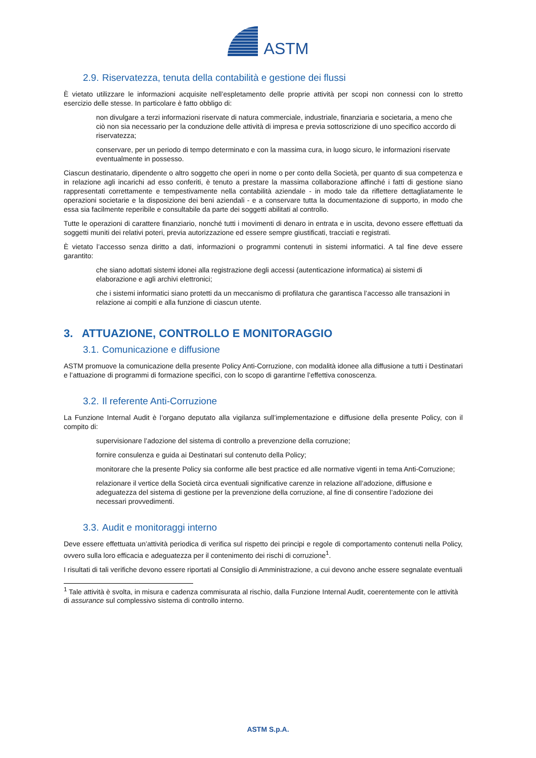ASTM
2.9. Riservatezza, tenuta della contabilità e gestione dei flussi
È vietato utilizzare le informazioni acquisite nell’espletamento delle proprie attività per scopi non connessi con lo stretto esercizio delle stesse. In particolare è fatto obbligo di:
non divulgare a terzi informazioni riservate di natura commerciale, industriale, finanziaria e societaria, a meno che ciò non sia necessario per la conduzione delle attività di impresa e previa sottoscrizione di uno specifico accordo di riservatezza;
conservare, per un periodo di tempo determinato e con la massima cura, in luogo sicuro, le informazioni riservate eventualmente in possesso.
Ciascun destinatario, dipendente o altro soggetto che operi in nome o per conto della Società, per quanto di sua competenza e in relazione agli incarichi ad esso conferiti, è tenuto a prestare la massima collaborazione affinché i fatti di gestione siano rappresentati correttamente e tempestivamente nella contabilità aziendale - in modo tale da riflettere dettagliatamente le operazioni societarie e la disposizione dei beni aziendali - e a conservare tutta la documentazione di supporto, in modo che essa sia facilmente reperibile e consultabile da parte dei soggetti abilitati al controllo.
Tutte le operazioni di carattere finanziario, nonché tutti i movimenti di denaro in entrata e in uscita, devono essere effettuati da soggetti muniti dei relativi poteri, previa autorizzazione ed essere sempre giustificati, tracciati e registrati.
È vietato l’accesso senza diritto a dati, informazioni o programmi contenuti in sistemi informatici. A tal fine deve essere garantito:
che siano adottati sistemi idonei alla registrazione degli accessi (autenticazione informatica) ai sistemi di elaborazione e agli archivi elettronici;
che i sistemi informatici siano protetti da un meccanismo di profilatura che garantisca l’accesso alle transazioni in relazione ai compiti e alla funzione di ciascun utente.
3. ATTUAZIONE, CONTROLLO E MONITORAGGIO
3.1. Comunicazione e diffusione
ASTM promuove la comunicazione della presente Policy Anti-Corruzione, con modalità idonee alla diffusione a tutti i Destinatari e l’attuazione di programmi di formazione specifici, con lo scopo di garantirne l’effettiva conoscenza.
3.2. Il referente Anti-Corruzione
La Funzione Internal Audit è l’organo deputato alla vigilanza sull’implementazione e diffusione della presente Policy, con il compito di:
supervisionare l’adozione del sistema di controllo a prevenzione della corruzione;
fornire consulenza e guida ai Destinatari sul contenuto della Policy;
monitorare che la presente Policy sia conforme alle best practice ed alle normative vigenti in tema Anti-Corruzione;
relazionare il vertice della Società circa eventuali significative carenze in relazione all’adozione, diffusione e adeguatezza del sistema di gestione per la prevenzione della corruzione, al fine di consentire l’adozione dei necessari provvedimenti.
3.3. Audit e monitoraggi interno
Deve essere effettuata un’attività periodica di verifica sul rispetto dei principi e regole di comportamento contenuti nella Policy, ovvero sulla loro efficacia e adeguatezza per il contenimento dei rischi di corruzione<sup>1</sup>.
I risultati di tali verifiche devono essere riportati al Consiglio di Amministrazione, a cui devono anche essere segnalate eventuali
<sup>1</sup> Tale attività è svolta, in misura e cadenza commisurata al rischio, dalla Funzione Internal Audit, coerentemente con le attività di assurance sul complessivo sistema di controllo interno.
ASTM S.p.A.